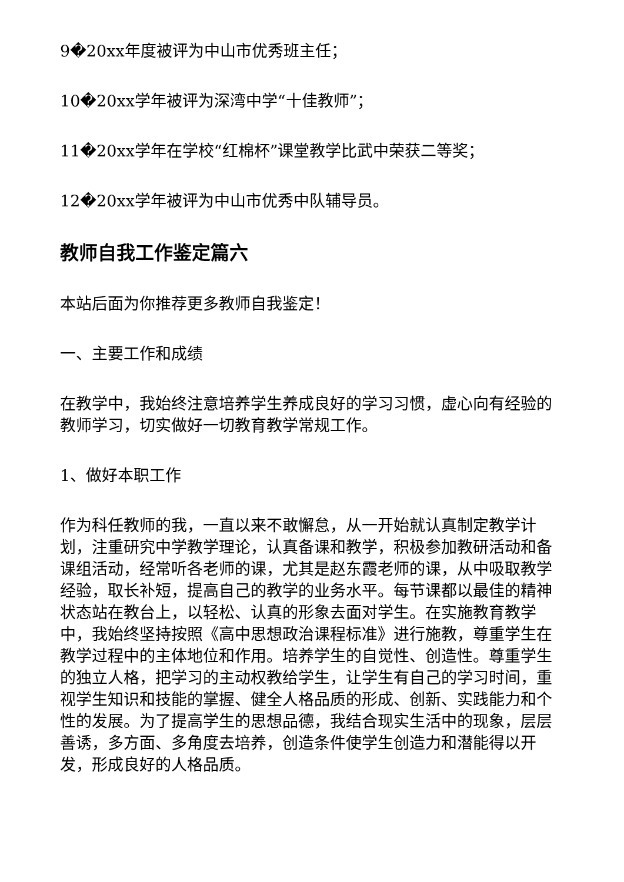9�20xx年度被评为中山市优秀班主任；
10�20xx学年被评为深湾中学“十佳教师”；
11�20xx学年在学校“红棉杯”课堂教学比武中荣获二等奖；
12�20xx学年被评为中山市优秀中队辅导员。
教师自我工作鉴定篇六
本站后面为你推荐更多教师自我鉴定！
一、主要工作和成绩
在教学中，我始终注意培养学生养成良好的学习习惯，虚心向有经验的教师学习，切实做好一切教育教学常规工作。
1、做好本职工作
作为科任教师的我，一直以来不敢懈怠，从一开始就认真制定教学计划，注重研究中学教学理论，认真备课和教学，积极参加教研活动和备课组活动，经常听各老师的课，尤其是赵东霞老师的课，从中吸取教学经验，取长补短，提高自己的教学的业务水平。每节课都以最佳的精神状态站在教台上，以轻松、认真的形象去面对学生。在实施教育教学中，我始终坚持按照《高中思想政治课程标准》进行施教，尊重学生在教学过程中的主体地位和作用。培养学生的自觉性、创造性。尊重学生的独立人格，把学习的主动权教给学生，让学生有自己的学习时间，重视学生知识和技能的掌握、健全人格品质的形成、创新、实践能力和个性的发展。为了提高学生的思想品德，我结合现实生活中的现象，层层善诱，多方面、多角度去培养，创造条件使学生创造力和潜能得以开发，形成良好的人格品质。